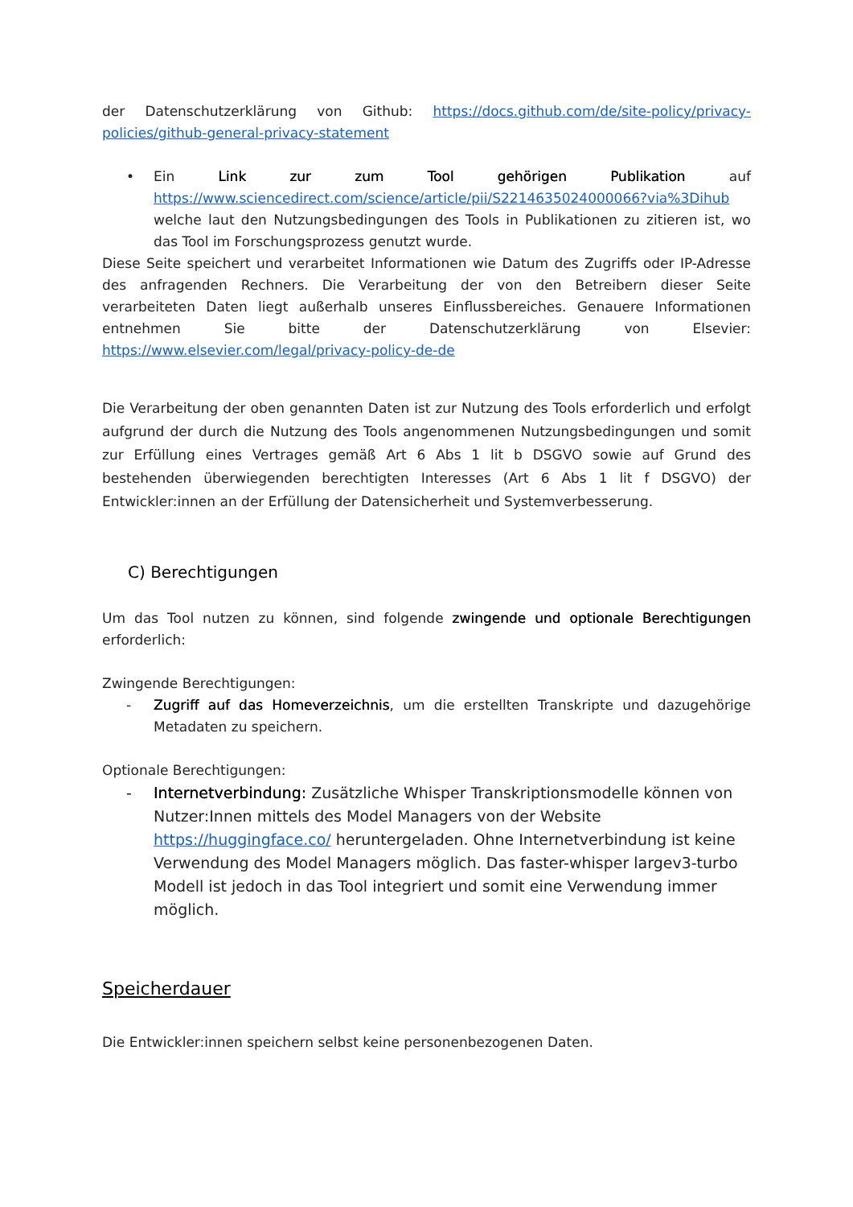der Datenschutzerklärung von Github: https://docs.github.com/de/site-policy/privacy-policies/github-general-privacy-statement
• Ein Link zur zum Tool gehörigen Publikation auf https://www.sciencedirect.com/science/article/pii/S2214635024000066?via%3Dihub welche laut den Nutzungsbedingungen des Tools in Publikationen zu zitieren ist, wo das Tool im Forschungsprozess genutzt wurde.
Diese Seite speichert und verarbeitet Informationen wie Datum des Zugriffs oder IP-Adresse des anfragenden Rechners. Die Verarbeitung der von den Betreibern dieser Seite verarbeiteten Daten liegt außerhalb unseres Einflussbereiches. Genauere Informationen entnehmen Sie bitte der Datenschutzerklärung von Elsevier: https://www.elsevier.com/legal/privacy-policy-de-de
Die Verarbeitung der oben genannten Daten ist zur Nutzung des Tools erforderlich und erfolgt aufgrund der durch die Nutzung des Tools angenommenen Nutzungsbedingungen und somit zur Erfüllung eines Vertrages gemäß Art 6 Abs 1 lit b DSGVO sowie auf Grund des bestehenden überwiegenden berechtigten Interesses (Art 6 Abs 1 lit f DSGVO) der Entwickler:innen an der Erfüllung der Datensicherheit und Systemverbesserung.
C) Berechtigungen
Um das Tool nutzen zu können, sind folgende zwingende und optionale Berechtigungen erforderlich:
Zwingende Berechtigungen:
- Zugriff auf das Homeverzeichnis, um die erstellten Transkripte und dazugehörige Metadaten zu speichern.
Optionale Berechtigungen:
- Internetverbindung: Zusätzliche Whisper Transkriptionsmodelle können von Nutzer:Innen mittels des Model Managers von der Website https://huggingface.co/ heruntergeladen. Ohne Internetverbindung ist keine Verwendung des Model Managers möglich. Das faster-whisper largev3-turbo Modell ist jedoch in das Tool integriert und somit eine Verwendung immer möglich.
Speicherdauer
Die Entwickler:innen speichern selbst keine personenbezogenen Daten.